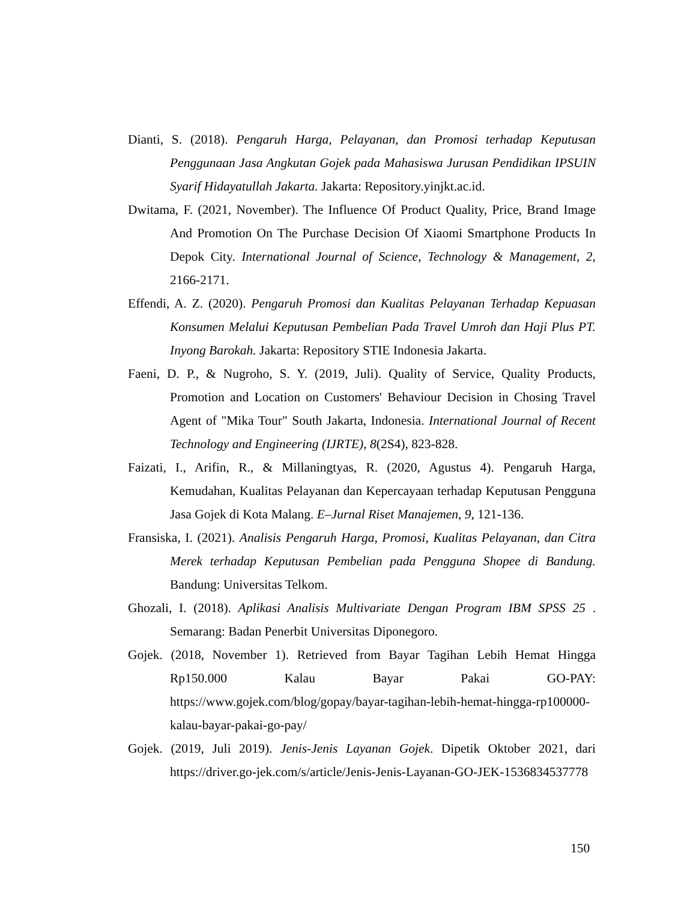Dianti, S. (2018). Pengaruh Harga, Pelayanan, dan Promosi terhadap Keputusan Penggunaan Jasa Angkutan Gojek pada Mahasiswa Jurusan Pendidikan IPSUIN Syarif Hidayatullah Jakarta. Jakarta: Repository.yinjkt.ac.id.
Dwitama, F. (2021, November). The Influence Of Product Quality, Price, Brand Image And Promotion On The Purchase Decision Of Xiaomi Smartphone Products In Depok City. International Journal of Science, Technology & Management, 2, 2166-2171.
Effendi, A. Z. (2020). Pengaruh Promosi dan Kualitas Pelayanan Terhadap Kepuasan Konsumen Melalui Keputusan Pembelian Pada Travel Umroh dan Haji Plus PT. Inyong Barokah. Jakarta: Repository STIE Indonesia Jakarta.
Faeni, D. P., & Nugroho, S. Y. (2019, Juli). Quality of Service, Quality Products, Promotion and Location on Customers' Behaviour Decision in Chosing Travel Agent of "Mika Tour" South Jakarta, Indonesia. International Journal of Recent Technology and Engineering (IJRTE), 8(2S4), 823-828.
Faizati, I., Arifin, R., & Millaningtyas, R. (2020, Agustus 4). Pengaruh Harga, Kemudahan, Kualitas Pelayanan dan Kepercayaan terhadap Keputusan Pengguna Jasa Gojek di Kota Malang. E–Jurnal Riset Manajemen, 9, 121-136.
Fransiska, I. (2021). Analisis Pengaruh Harga, Promosi, Kualitas Pelayanan, dan Citra Merek terhadap Keputusan Pembelian pada Pengguna Shopee di Bandung. Bandung: Universitas Telkom.
Ghozali, I. (2018). Aplikasi Analisis Multivariate Dengan Program IBM SPSS 25 . Semarang: Badan Penerbit Universitas Diponegoro.
Gojek. (2018, November 1). Retrieved from Bayar Tagihan Lebih Hemat Hingga Rp150.000 Kalau Bayar Pakai GO-PAY: https://www.gojek.com/blog/gopay/bayar-tagihan-lebih-hemat-hingga-rp100000-kalau-bayar-pakai-go-pay/
Gojek. (2019, Juli 2019). Jenis-Jenis Layanan Gojek. Dipetik Oktober 2021, dari https://driver.go-jek.com/s/article/Jenis-Jenis-Layanan-GO-JEK-1536834537778
150